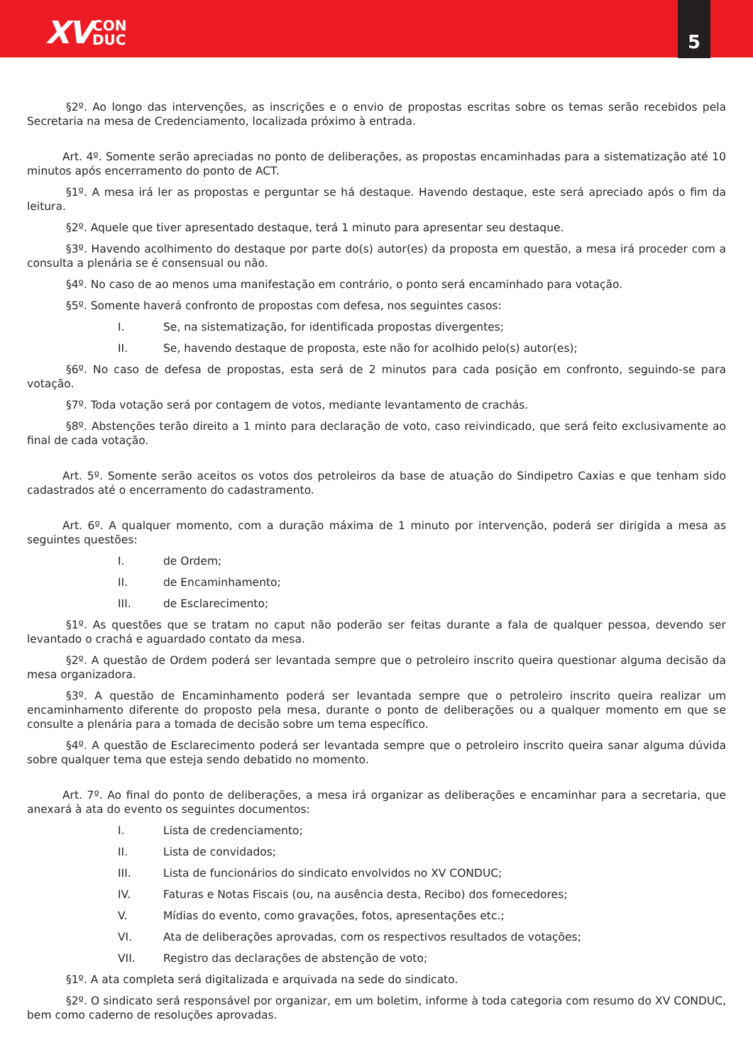XV CON
DUC
5
§2º. Ao longo das intervenções, as inscrições e o envio de propostas escritas sobre os temas serão recebidos pela Secretaria na mesa de Credenciamento, localizada próximo à entrada.
Art. 4º. Somente serão apreciadas no ponto de deliberações, as propostas encaminhadas para a sistematização até 10 minutos após encerramento do ponto de ACT.
§1º. A mesa irá ler as propostas e perguntar se há destaque. Havendo destaque, este será apreciado após o fim da leitura.
§2º. Aquele que tiver apresentado destaque, terá 1 minuto para apresentar seu destaque.
§3º. Havendo acolhimento do destaque por parte do(s) autor(es) da proposta em questão, a mesa irá proceder com a consulta a plenária se é consensual ou não.
§4º. No caso de ao menos uma manifestação em contrário, o ponto será encaminhado para votação.
§5º. Somente haverá confronto de propostas com defesa, nos seguintes casos:
I. Se, na sistematização, for identificada propostas divergentes;
II. Se, havendo destaque de proposta, este não for acolhido pelo(s) autor(es);
§6º. No caso de defesa de propostas, esta será de 2 minutos para cada posição em confronto, seguindo-se para votação.
§7º. Toda votação será por contagem de votos, mediante levantamento de crachás.
§8º. Abstenções terão direito a 1 minto para declaração de voto, caso reivindicado, que será feito exclusivamente ao final de cada votação.
Art. 5º. Somente serão aceitos os votos dos petroleiros da base de atuação do Sindipetro Caxias e que tenham sido cadastrados até o encerramento do cadastramento.
Art. 6º. A qualquer momento, com a duração máxima de 1 minuto por intervenção, poderá ser dirigida a mesa as seguintes questões:
I. de Ordem;
II. de Encaminhamento;
III. de Esclarecimento;
§1º. As questões que se tratam no caput não poderão ser feitas durante a fala de qualquer pessoa, devendo ser levantado o crachá e aguardado contato da mesa.
§2º. A questão de Ordem poderá ser levantada sempre que o petroleiro inscrito queira questionar alguma decisão da mesa organizadora.
§3º. A questão de Encaminhamento poderá ser levantada sempre que o petroleiro inscrito queira realizar um encaminhamento diferente do proposto pela mesa, durante o ponto de deliberações ou a qualquer momento em que se consulte a plenária para a tomada de decisão sobre um tema específico.
§4º. A questão de Esclarecimento poderá ser levantada sempre que o petroleiro inscrito queira sanar alguma dúvida sobre qualquer tema que esteja sendo debatido no momento.
Art. 7º. Ao final do ponto de deliberações, a mesa irá organizar as deliberações e encaminhar para a secretaria, que anexará à ata do evento os seguintes documentos:
I. Lista de credenciamento;
II. Lista de convidados;
III. Lista de funcionários do sindicato envolvidos no XV CONDUC;
IV. Faturas e Notas Fiscais (ou, na ausência desta, Recibo) dos fornecedores;
V. Mídias do evento, como gravações, fotos, apresentações etc.;
VI. Ata de deliberações aprovadas, com os respectivos resultados de votações;
VII. Registro das declarações de abstenção de voto;
§1º. A ata completa será digitalizada e arquivada na sede do sindicato.
§2º. O sindicato será responsável por organizar, em um boletim, informe à toda categoria com resumo do XV CONDUC, bem como caderno de resoluções aprovadas.